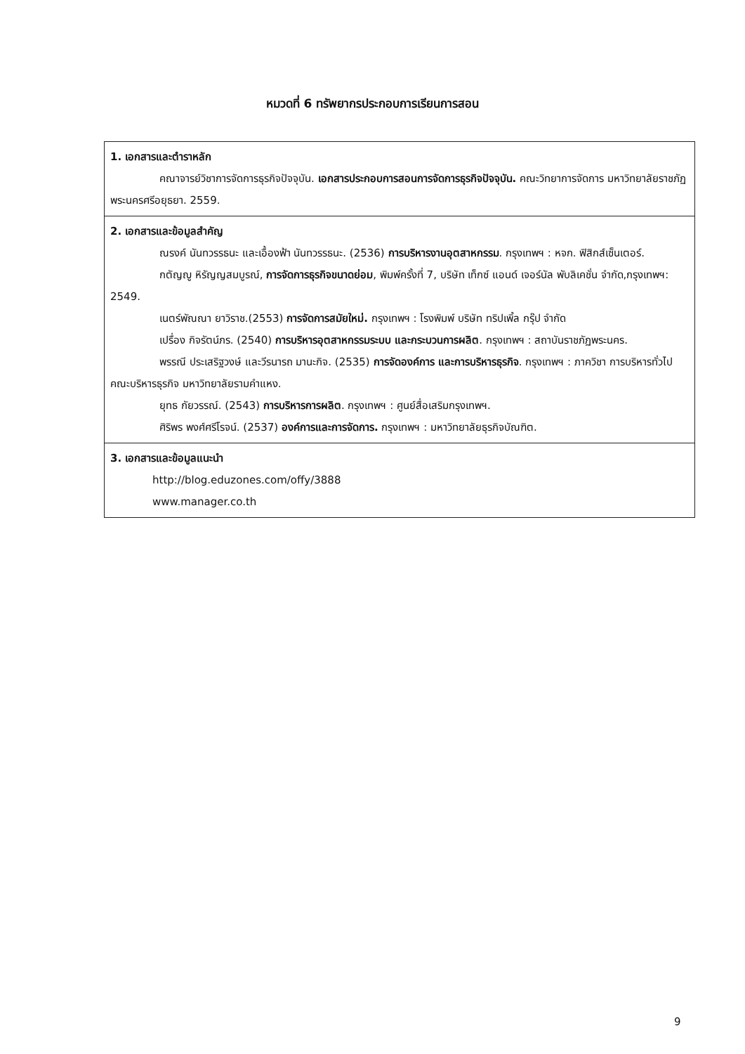หมวดที่ 6 ทรัพยากรประกอบการเรียนการสอน
| 1. เอกสารและตำราหลัก คณาจารย์วิชาการจัดการธุรกิจปัจจุบัน. เอกสารประกอบการสอนการจัดการธุรกิจปัจจุบัน. คณะวิทยาการจัดการ มหาวิทยาลัยราชภัฏพระนครศรีอยุธยา. 2559. |
| 2. เอกสารและข้อมูลสำคัญ ณรงค์ นันทวรรธนะ และเอื้องฟ้า นันทวรรธนะ. (2536) การบริหารงานอุตสาหกรรม . กรุงเทพฯ : หจก. ฟิสิกส์เซ็นเตอร์. กตัญญู หิรัญญสมบูรณ์, การจัดการธุรกิจขนาดย่อม , พิมพ์ครั้งที่ 7, บริษัท เท็กซ์ แอนด์ เจอร์นัล พับลิเคชั่น จำกัด,กรุงเทพฯ: 2549. เนตร์พัณณา ยาวิราช.(2553) การจัดการสมัยใหม่. กรุงเทพฯ : โรงพิมพ์ บริษัท ทริปเพิ้ล กรุ๊ป จำกัด เปรื่อง กิจรัตน์ภร. (2540) การบริหารอุตสาหกรรมระบบ และกระบวนการผลิต . กรุงเทพฯ : สถาบันราชภัฏพระนคร. พรรณี ประเสริฐวงษ์ และวีรนารถ มานะกิจ. (2535) การจัดองค์การ และการบริหารธุรกิจ . กรุงเทพฯ : ภาควิชา การบริหารทั่วไป คณะบริหารธุรกิจ มหาวิทยาลัยรามคำแหง. ยุทธ กัยวรรณ์. (2543) การบริหารการผลิต . กรุงเทพฯ : ศูนย์สื่อเสริมกรุงเทพฯ. ศิริพร พงศ์ศรีโรจน์. (2537) องค์การและการจัดการ. กรุงเทพฯ : มหาวิทยาลัยธุรกิจบัณฑิต. |
| 3. เอกสารและข้อมูลแนะนำ http://blog.eduzones.com/offy/3888 www.manager.co.th |
9